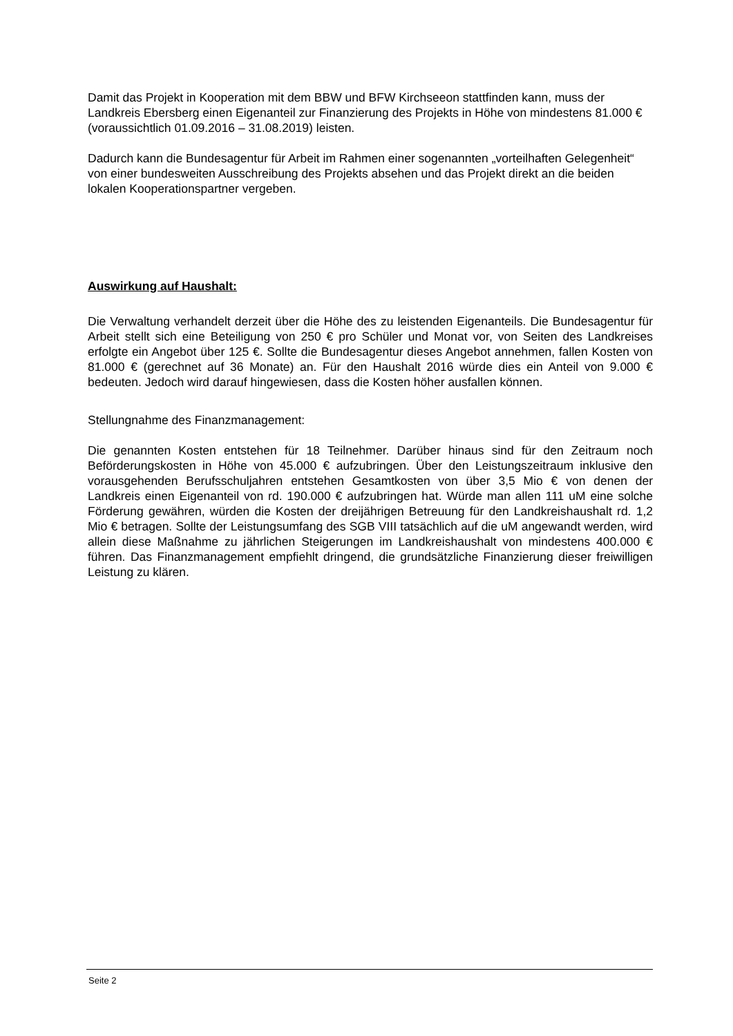Damit das Projekt in Kooperation mit dem BBW und BFW Kirchseeon stattfinden kann, muss der Landkreis Ebersberg einen Eigenanteil zur Finanzierung des Projekts in Höhe von mindestens 81.000 € (voraussichtlich 01.09.2016 – 31.08.2019) leisten.
Dadurch kann die Bundesagentur für Arbeit im Rahmen einer sogenannten „vorteilhaften Gelegenheit“ von einer bundesweiten Ausschreibung des Projekts absehen und das Projekt direkt an die beiden lokalen Kooperationspartner vergeben.
Auswirkung auf Haushalt:
Die Verwaltung verhandelt derzeit über die Höhe des zu leistenden Eigenanteils. Die Bundesagentur für Arbeit stellt sich eine Beteiligung von 250 € pro Schüler und Monat vor, von Seiten des Landkreises erfolgte ein Angebot über 125 €. Sollte die Bundesagentur dieses Angebot annehmen, fallen Kosten von 81.000 € (gerechnet auf 36 Monate) an. Für den Haushalt 2016 würde dies ein Anteil von 9.000 € bedeuten. Jedoch wird darauf hingewiesen, dass die Kosten höher ausfallen können.
Stellungnahme des Finanzmanagement:
Die genannten Kosten entstehen für 18 Teilnehmer. Darüber hinaus sind für den Zeitraum noch Beförderungskosten in Höhe von 45.000 € aufzubringen. Über den Leistungszeitraum inklusive den vorausgehenden Berufsschuljahren entstehen Gesamtkosten von über 3,5 Mio € von denen der Landkreis einen Eigenanteil von rd. 190.000 € aufzubringen hat. Würde man allen 111 uM eine solche Förderung gewähren, würden die Kosten der dreijährigen Betreuung für den Landkreishaushalt rd. 1,2 Mio € betragen. Sollte der Leistungsumfang des SGB VIII tatsächlich auf die uM angewandt werden, wird allein diese Maßnahme zu jährlichen Steigerungen im Landkreishaushalt von mindestens 400.000 € führen. Das Finanzmanagement empfiehlt dringend, die grundsätzliche Finanzierung dieser freiwilligen Leistung zu klären.
Seite 2